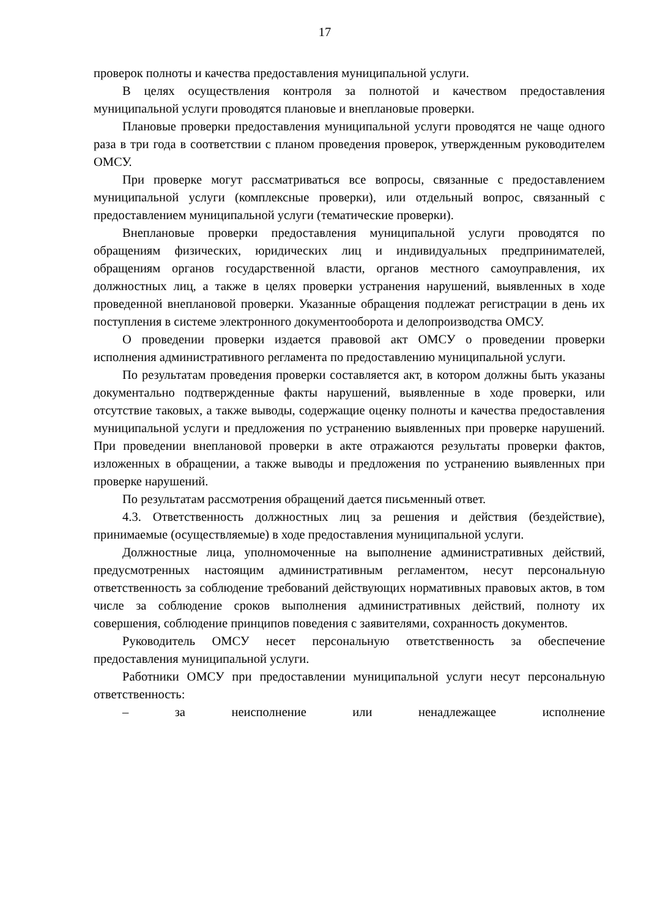17
проверок полноты и качества предоставления муниципальной услуги.
В целях осуществления контроля за полнотой и качеством предоставления муниципальной услуги проводятся плановые и внеплановые проверки.
Плановые проверки предоставления муниципальной услуги проводятся не чаще одного раза в три года в соответствии с планом проведения проверок, утвержденным руководителем ОМСУ.
При проверке могут рассматриваться все вопросы, связанные с предоставлением муниципальной услуги (комплексные проверки), или отдельный вопрос, связанный с предоставлением муниципальной услуги (тематические проверки).
Внеплановые проверки предоставления муниципальной услуги проводятся по обращениям физических, юридических лиц и индивидуальных предпринимателей, обращениям органов государственной власти, органов местного самоуправления, их должностных лиц, а также в целях проверки устранения нарушений, выявленных в ходе проведенной внеплановой проверки. Указанные обращения подлежат регистрации в день их поступления в системе электронного документооборота и делопроизводства ОМСУ.
О проведении проверки издается правовой акт ОМСУ о проведении проверки исполнения административного регламента по предоставлению муниципальной услуги.
По результатам проведения проверки составляется акт, в котором должны быть указаны документально подтвержденные факты нарушений, выявленные в ходе проверки, или отсутствие таковых, а также выводы, содержащие оценку полноты и качества предоставления муниципальной услуги и предложения по устранению выявленных при проверке нарушений. При проведении внеплановой проверки в акте отражаются результаты проверки фактов, изложенных в обращении, а также выводы и предложения по устранению выявленных при проверке нарушений.
По результатам рассмотрения обращений дается письменный ответ.
4.3. Ответственность должностных лиц за решения и действия (бездействие), принимаемые (осуществляемые) в ходе предоставления муниципальной услуги.
Должностные лица, уполномоченные на выполнение административных действий, предусмотренных настоящим административным регламентом, несут персональную ответственность за соблюдение требований действующих нормативных правовых актов, в том числе за соблюдение сроков выполнения административных действий, полноту их совершения, соблюдение принципов поведения с заявителями, сохранность документов.
Руководитель ОМСУ несет персональную ответственность за обеспечение предоставления муниципальной услуги.
Работники ОМСУ при предоставлении муниципальной услуги несут персональную ответственность:
– за неисполнение или ненадлежащее исполнение